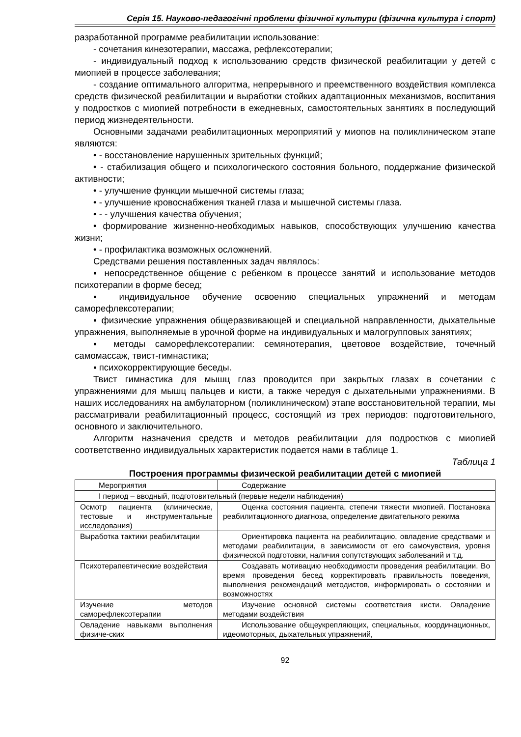Серія 15. Науково-педагогічні проблеми фізичної культури (фізична культура і спорт)
разработанной программе реабилитации использование:
- сочетания кинезотерапии, массажа, рефлексотерапии;
- индивидуальный подход к использованию средств физической реабилитации у детей с миопией в процессе заболевания;
- создание оптимального алгоритма, непрерывного и преемственного воздействия комплекса средств физической реабилитации и выработки стойких адаптационных механизмов, воспитания у подростков с миопией потребности в ежедневных, самостоятельных занятиях в последующий период жизнедеятельности.
Основными задачами реабилитационных мероприятий у миопов на поликлиническом этапе являются:
• - восстановление нарушенных зрительных функций;
• - стабилизация общего и психологического состояния больного, поддержание физической активности;
• - улучшение функции мышечной системы глаза;
• - улучшение кровоснабжения тканей глаза и мышечной системы глаза.
• - - улучшения качества обучения;
• формирование жизненно-необходимых навыков, способствующих улучшению качества жизни;
• - профилактика возможных осложнений.
Средствами решения поставленных задач являлось:
▪ непосредственное общение с ребенком в процессе занятий и использование методов психотерапии в форме бесед;
▪ индивидуальное обучение освоению специальных упражнений и методам саморефлексотерапии;
▪ физические упражнения общеразвивающей и специальной направленности, дыхательные упражнения, выполняемые в урочной форме на индивидуальных и малогрупповых занятиях;
▪ методы саморефлексотерапии: семянотерапия, цветовое воздействие, точечный самомассаж, твист-гимнастика;
▪ психокорректирующие беседы.
Твист гимнастика для мышц глаз проводится при закрытых глазах в сочетании с упражнениями для мышц пальцев и кисти, а также чередуя с дыхательными упражнениями. В наших исследованиях на амбулаторном (поликлиническом) этапе восстановительной терапии, мы рассматривали реабилитационный процесс, состоящий из трех периодов: подготовительного, основного и заключительного.
Алгоритм назначения средств и методов реабилитации для подростков с миопией соответственно индивидуальных характеристик подается нами в таблице 1.
Таблица 1
Построения программы физической реабилитации детей с миопией
| Мероприятия | Содержание |
| I период – вводный, подготовительный (первые недели наблюдения) | |
| Осмотр пациента (клинические, тестовые и инструментальные исследования) | Оценка состояния пациента, степени тяжести миопией. Постановка реабилитационного диагноза, определение двигательного режима |
| Выработка тактики реабилитации | Ориентировка пациента на реабилитацию, овладение средствами и методами реабилитации, в зависимости от его самочувствия, уровня физической подготовки, наличия сопутствующих заболеваний и т.д. |
| Психотерапевтические воздействия | Создавать мотивацию необходимости проведения реабилитации. Во время проведения бесед корректировать правильность поведения, выполнения рекомендаций методистов, информировать о состоянии и возможностях |
| Изучение методов саморефлексотерапии | Изучение основной системы соответствия кисти. Овладение методами воздействия |
| Овладение навыками выполнения физиче-ских | Использование общеукрепляющих, специальных, координационных, идеомоторных, дыхательных упражнений, |
92